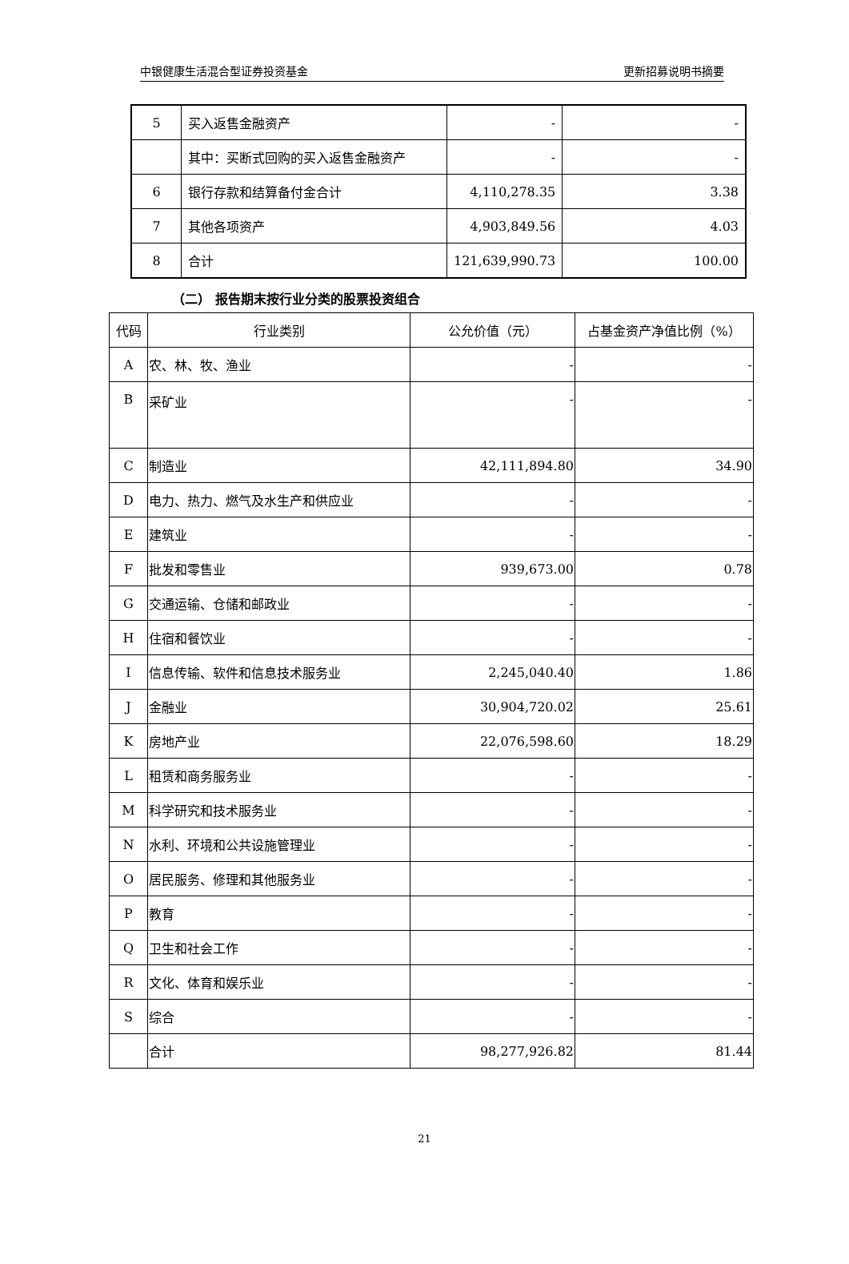中银健康生活混合型证券投资基金 更新招募说明书摘要
| 5 | 买入返售金融资产 | - | - |
| | 其中：买断式回购的买入返售金融资产 | - | - |
| 6 | 银行存款和结算备付金合计 | 4,110,278.35 | 3.38 |
| 7 | 其他各项资产 | 4,903,849.56 | 4.03 |
| 8 | 合计 | 121,639,990.73 | 100.00 |
（二） 报告期末按行业分类的股票投资组合
| 代码 | 行业类别 | 公允价值（元） | 占基金资产净值比例（%） |
| A | 农、林、牧、渔业 | - | - |
| B | 采矿业 | - | - |
| C | 制造业 | 42,111,894.80 | 34.90 |
| D | 电力、热力、燃气及水生产和供应业 | - | - |
| E | 建筑业 | - | - |
| F | 批发和零售业 | 939,673.00 | 0.78 |
| G | 交通运输、仓储和邮政业 | - | - |
| H | 住宿和餐饮业 | - | - |
| I | 信息传输、软件和信息技术服务业 | 2,245,040.40 | 1.86 |
| J | 金融业 | 30,904,720.02 | 25.61 |
| K | 房地产业 | 22,076,598.60 | 18.29 |
| L | 租赁和商务服务业 | - | - |
| M | 科学研究和技术服务业 | - | - |
| N | 水利、环境和公共设施管理业 | - | - |
| O | 居民服务、修理和其他服务业 | - | - |
| P | 教育 | - | - |
| Q | 卫生和社会工作 | - | - |
| R | 文化、体育和娱乐业 | - | - |
| S | 综合 | - | - |
| | 合计 | 98,277,926.82 | 81.44 |
21